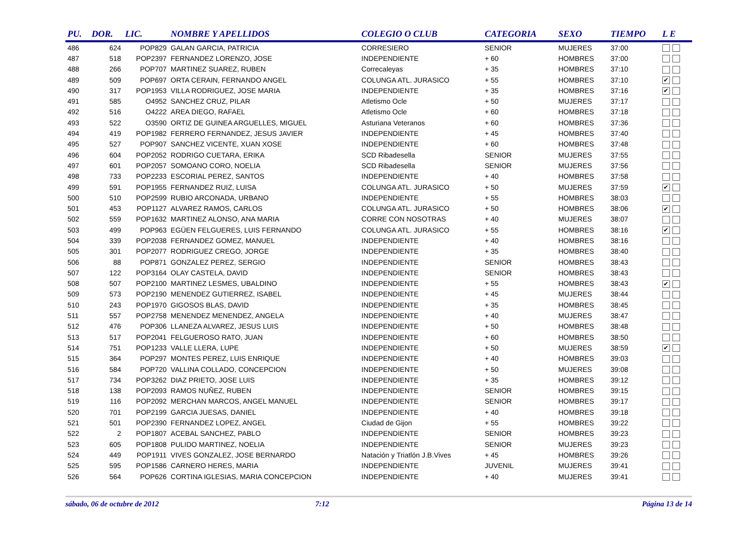| PU. | DOR. | LIC. | NOMBRE Y APELLIDOS | COLEGIO O CLUB | CATEGORIA | SEXO | TIEMPO | L E |
| --- | --- | --- | --- | --- | --- | --- | --- | --- |
| 486 | 624 | POP829 | GALAN GARCIA, PATRICIA | CORRESIERO | SENIOR | MUJERES | 37:00 | |
| 487 | 518 | POP2397 | FERNANDEZ LORENZO, JOSE | INDEPENDIENTE | + 60 | HOMBRES | 37:00 | |
| 488 | 266 | POP707 | MARTINEZ SUAREZ, RUBEN | Correcaleyas | + 35 | HOMBRES | 37:10 | |
| 489 | 509 | POP697 | ORTA CERAIN, FERNANDO ANGEL | COLUNGA ATL. JURASICO | + 55 | HOMBRES | 37:10 | ✔ |
| 490 | 317 | POP1953 | VILLA RODRIGUEZ, JOSE MARIA | INDEPENDIENTE | + 35 | HOMBRES | 37:16 | ✔ |
| 491 | 585 | O4952 | SANCHEZ CRUZ, PILAR | Atletismo Ocle | + 50 | MUJERES | 37:17 | |
| 492 | 516 | O4222 | AREA DIEGO, RAFAEL | Atletismo Ocle | + 60 | HOMBRES | 37:18 | |
| 493 | 522 | O3590 | ORTIZ DE GUINEA ARGUELLES, MIGUEL | Asturiana Veteranos | + 60 | HOMBRES | 37:36 | |
| 494 | 419 | POP1982 | FERRERO FERNANDEZ, JESUS JAVIER | INDEPENDIENTE | + 45 | HOMBRES | 37:40 | |
| 495 | 527 | POP907 | SANCHEZ VICENTE, XUAN XOSE | INDEPENDIENTE | + 60 | HOMBRES | 37:48 | |
| 496 | 604 | POP2052 | RODRIGO CUETARA, ERIKA | SCD Ribadesella | SENIOR | MUJERES | 37:55 | |
| 497 | 601 | POP2057 | SOMOANO CORO, NOELIA | SCD Ribadesella | SENIOR | MUJERES | 37:56 | |
| 498 | 733 | POP2233 | ESCORIAL PEREZ, SANTOS | INDEPENDIENTE | + 40 | HOMBRES | 37:58 | |
| 499 | 591 | POP1955 | FERNANDEZ RUIZ, LUISA | COLUNGA ATL. JURASICO | + 50 | MUJERES | 37:59 | ✔ |
| 500 | 510 | POP2599 | RUBIO ARCONADA, URBANO | INDEPENDIENTE | + 55 | HOMBRES | 38:03 | |
| 501 | 453 | POP1127 | ALVAREZ RAMOS, CARLOS | COLUNGA ATL. JURASICO | + 50 | HOMBRES | 38:06 | ✔ |
| 502 | 559 | POP1632 | MARTINEZ ALONSO, ANA MARIA | CORRE CON NOSOTRAS | + 40 | MUJERES | 38:07 | |
| 503 | 499 | POP963 | EGÜEN FELGUERES, LUIS FERNANDO | COLUNGA ATL. JURASICO | + 55 | HOMBRES | 38:16 | ✔ |
| 504 | 339 | POP2038 | FERNANDEZ GOMEZ, MANUEL | INDEPENDIENTE | + 40 | HOMBRES | 38:16 | |
| 505 | 301 | POP2077 | RODRIGUEZ CREGO, JORGE | INDEPENDIENTE | + 35 | HOMBRES | 38:40 | |
| 506 | 88 | POP871 | GONZALEZ PEREZ, SERGIO | INDEPENDIENTE | SENIOR | HOMBRES | 38:43 | |
| 507 | 122 | POP3164 | OLAY CASTELA, DAVID | INDEPENDIENTE | SENIOR | HOMBRES | 38:43 | |
| 508 | 507 | POP2100 | MARTINEZ LESMES, UBALDINO | INDEPENDIENTE | + 55 | HOMBRES | 38:43 | ✔ |
| 509 | 573 | POP2190 | MENENDEZ GUTIERREZ, ISABEL | INDEPENDIENTE | + 45 | MUJERES | 38:44 | |
| 510 | 243 | POP1970 | GIGOSOS BLAS, DAVID | INDEPENDIENTE | + 35 | HOMBRES | 38:45 | |
| 511 | 557 | POP2758 | MENENDEZ MENENDEZ, ANGELA | INDEPENDIENTE | + 40 | MUJERES | 38:47 | |
| 512 | 476 | POP306 | LLANEZA ALVAREZ, JESUS LUIS | INDEPENDIENTE | + 50 | HOMBRES | 38:48 | |
| 513 | 517 | POP2041 | FELGUEROSO RATO, JUAN | INDEPENDIENTE | + 60 | HOMBRES | 38:50 | |
| 514 | 751 | POP1233 | VALLE LLERA, LUPE | INDEPENDIENTE | + 50 | MUJERES | 38:59 | ✔ |
| 515 | 364 | POP297 | MONTES PEREZ, LUIS ENRIQUE | INDEPENDIENTE | + 40 | HOMBRES | 39:03 | |
| 516 | 584 | POP720 | VALLINA COLLADO, CONCEPCION | INDEPENDIENTE | + 50 | MUJERES | 39:08 | |
| 517 | 734 | POP3262 | DIAZ PRIETO, JOSE LUIS | INDEPENDIENTE | + 35 | HOMBRES | 39:12 | |
| 518 | 138 | POP2093 | RAMOS NUÑEZ, RUBEN | INDEPENDIENTE | SENIOR | HOMBRES | 39:15 | |
| 519 | 116 | POP2092 | MERCHAN MARCOS, ANGEL MANUEL | INDEPENDIENTE | SENIOR | HOMBRES | 39:17 | |
| 520 | 701 | POP2199 | GARCIA JUESAS, DANIEL | INDEPENDIENTE | + 40 | HOMBRES | 39:18 | |
| 521 | 501 | POP2390 | FERNANDEZ LOPEZ, ANGEL | Ciudad de Gijon | + 55 | HOMBRES | 39:22 | |
| 522 | 2 | POP1807 | ACEBAL SANCHEZ, PABLO | INDEPENDIENTE | SENIOR | HOMBRES | 39:23 | |
| 523 | 605 | POP1808 | PULIDO MARTINEZ, NOELIA | INDEPENDIENTE | SENIOR | MUJERES | 39:23 | |
| 524 | 449 | POP1911 | VIVES GONZALEZ, JOSE BERNARDO | Natación y Triatlón J.B.Vives | + 45 | HOMBRES | 39:26 | |
| 525 | 595 | POP1586 | CARNERO HERES, MARIA | INDEPENDIENTE | JUVENIL | MUJERES | 39:41 | |
| 526 | 564 | POP626 | CORTINA IGLESIAS, MARIA CONCEPCION | INDEPENDIENTE | + 40 | MUJERES | 39:41 | |
sábado, 06 de octubre de 2012 7:12 Página 13 de 14